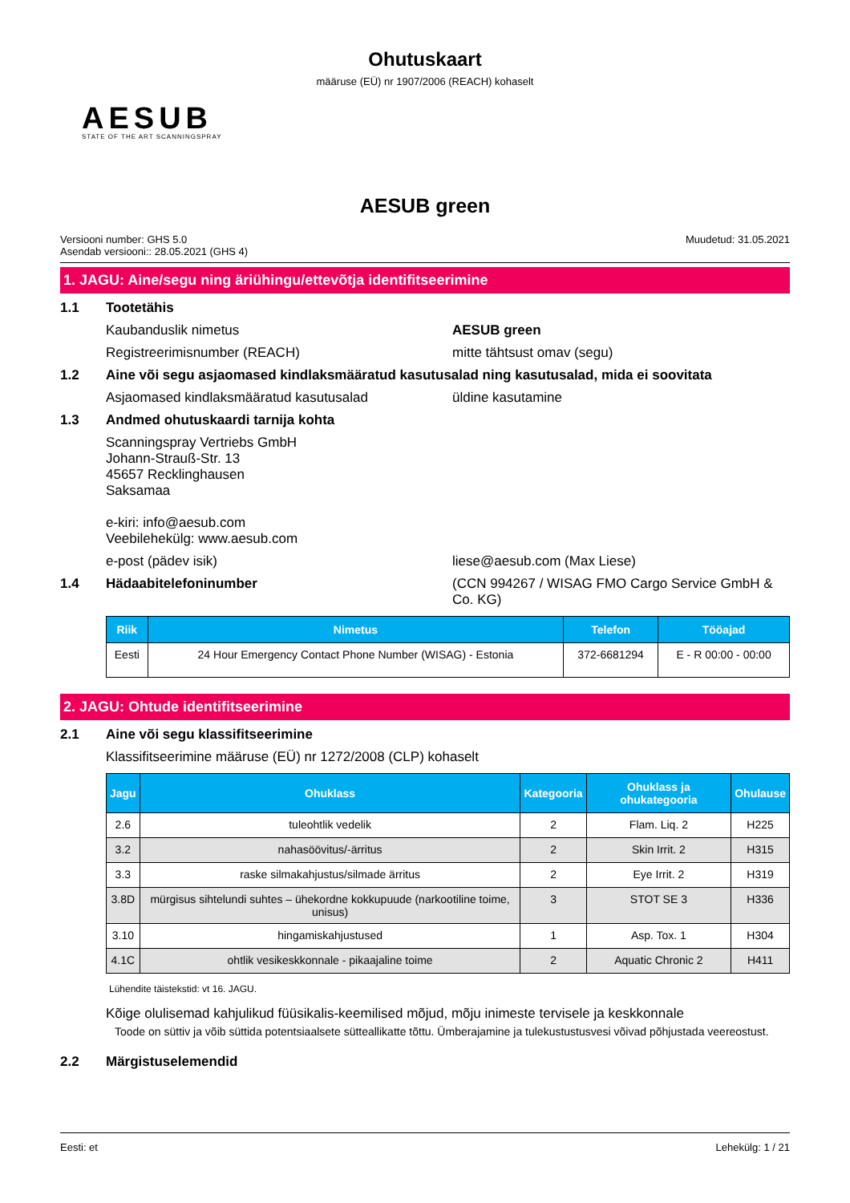Ohutuskaart
määruse (EÜ) nr 1907/2006 (REACH) kohaselt
AESUB
STATE OF THE ART SCANNINGSPRAY
AESUB green
Versiooni number: GHS 5.0
Asendab versiooni:: 28.05.2021 (GHS 4)
Muudetud: 31.05.2021
1. JAGU: Aine/segu ning äriühingu/ettevõtja identifitseerimine
1.1 Tootetähis
Kaubanduslik nimetus AESUB green
Registreerimisnumber (REACH) mitte tähtsust omav (segu)
1.2 Aine või segu asjaomased kindlaksmääratud kasutusalad ning kasutusalad, mida ei soovitata
Asjaomased kindlaksmääratud kasutusalad üldine kasutamine
1.3 Andmed ohutuskaardi tarnija kohta
Scanningspray Vertriebs GmbH
Johann-Strauß-Str. 13
45657 Recklinghausen
Saksamaa
e-kiri: info@aesub.com
Veebilehekülg: www.aesub.com
e-post (pädev isik) liese@aesub.com (Max Liese)
1.4 Hädaabitelefoninumber (CCN 994267 / WISAG FMO Cargo Service GmbH & Co. KG)
| Riik | Nimetus | Telefon | Tööajad |
| --- | --- | --- | --- |
| Eesti | 24 Hour Emergency Contact Phone Number (WISAG) - Estonia | 372-6681294 | E - R 00:00 - 00:00 |
2. JAGU: Ohtude identifitseerimine
2.1 Aine või segu klassifitseerimine
Klassifitseerimine määruse (EÜ) nr 1272/2008 (CLP) kohaselt
| Jagu | Ohuklass | Kategooria | Ohuklass ja ohukategooria | Ohulause |
| --- | --- | --- | --- | --- |
| 2.6 | tuleohtlik vedelik | 2 | Flam. Liq. 2 | H225 |
| 3.2 | nahasöövitus/-ärritus | 2 | Skin Irrit. 2 | H315 |
| 3.3 | raske silmakahjustus/silmade ärritus | 2 | Eye Irrit. 2 | H319 |
| 3.8D | mürgisus sihtelundi suhtes – ühekordne kokkupuude (narkootiline toime, unisus) | 3 | STOT SE 3 | H336 |
| 3.10 | hingamiskahjustused | 1 | Asp. Tox. 1 | H304 |
| 4.1C | ohtlik vesikeskkonnale - pikaajaline toime | 2 | Aquatic Chronic 2 | H411 |
Lühendite täistekstid: vt 16. JAGU.
Kõige olulisemad kahjulikud füüsikalis-keemilised mõjud, mõju inimeste tervisele ja keskkonnale
Toode on süttiv ja võib süttida potentsiaalsete sütteallikatte tõttu. Ümberajamine ja tulekustustusvesi võivad põhjustada veereostust.
2.2 Märgistuselemendid
Eesti: et Lehekülg: 1 / 21